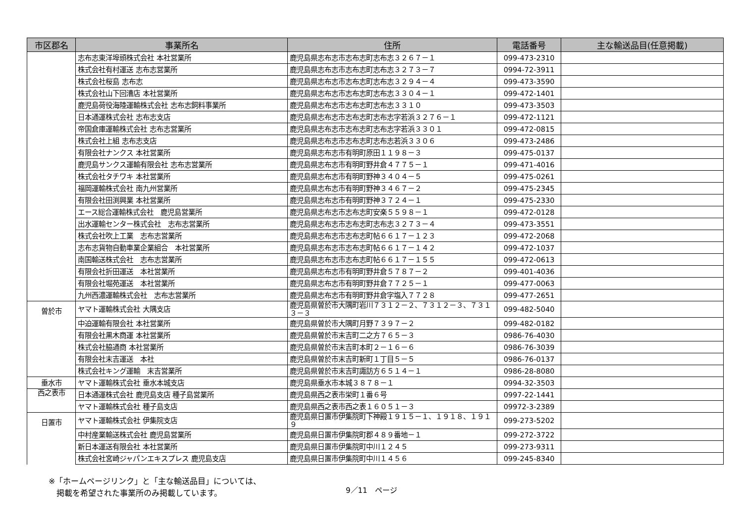| 市区郡名 | 事業所名 | 住所 | 電話番号 | 主な輸送品目(任意掲載) |
| --- | --- | --- | --- | --- |
| | 志布志東洋埠頭株式会社 本社営業所 | 鹿児島県志布志市志布志町志布志３２６７－１ | 099-473-2310 | |
| | 株式会社有村運送 志布志営業所 | 鹿児島県志布志市志布志町志布志３２７３－７ | 0994-72-3911 | |
| | 株式会社桜島 志布志 | 鹿児島県志布志市志布志町志布志３２９４－４ | 099-473-3590 | |
| | 株式会社山下回漕店 本社営業所 | 鹿児島県志布志市志布志町志布志３３０４－１ | 099-472-1401 | |
| | 鹿児島荷役海陸運輸株式会社 志布志飼料事業所 | 鹿児島県志布志市志布志町志布志３３１０ | 099-473-3503 | |
| | 日本通運株式会社 志布志支店 | 鹿児島県志布志市志布志町志布志字若浜３２７６－１ | 099-472-1121 | |
| | 帝国倉庫運輸株式会社 志布志営業所 | 鹿児島県志布志市志布志町志布志字若浜３３０１ | 099-472-0815 | |
| | 株式会社上組 志布志支店 | 鹿児島県志布志市志布志町志布志若浜３３０６ | 099-473-2486 | |
| | 有限会社ナンクス 本社営業所 | 鹿児島県志布志市有明町原田１１９８－３ | 099-475-0137 | |
| | 鹿児島サンクス運輸有限会社 志布志営業所 | 鹿児島県志布志市有明町野井倉４７７５－１ | 099-471-4016 | |
| | 株式会社タチワキ 本社営業所 | 鹿児島県志布志市有明町野神３４０４－５ | 099-475-0261 | |
| | 福岡運輸株式会社 南九州営業所 | 鹿児島県志布志市有明町野神３４６７－２ | 099-475-2345 | |
| | 有限会社田渕興業 本社営業所 | 鹿児島県志布志市有明町野神３７２４－１ | 099-475-2330 | |
| | エース総合運輸株式会社 鹿児島営業所 | 鹿児島県志布志市志布志町安楽５５９８－１ | 099-472-0128 | |
| | 出水運輸センター株式会社 志布志営業所 | 鹿児島県志布志市志布志町志布志３２７３－４ | 099-473-3551 | |
| | 株式会社吹上工業 志布志営業所 | 鹿児島県志布志市志布志町帖６６１７－１２３ | 099-472-2068 | |
| | 志布志貨物自動車業企業組合 本社営業所 | 鹿児島県志布志市志布志町帖６６１７－１４２ | 099-472-1037 | |
| | 南国輸送株式会社 志布志営業所 | 鹿児島県志布志市志布志町帖６６１７－１５５ | 099-472-0613 | |
| | 有限会社折田運送 本社営業所 | 鹿児島県志布志市有明町野井倉５７８７－２ | 099-401-4036 | |
| | 有限会社堀苑運送 本社営業所 | 鹿児島県志布志市有明町野井倉７７２５－１ | 099-477-0063 | |
| | 九州西濃運輸株式会社 志布志営業所 | 鹿児島県志布志市有明町野井倉字塩入７７２８ | 099-477-2651 | |
| 曽於市 | ヤマト運輸株式会社 大隅支店 | 鹿児島県曽於市大隅町岩川７３１２－２、７３１２－３、７３１３－３ | 099-482-5040 | |
| | 中迫運輸有限会社 本社営業所 | 鹿児島県曽於市大隅町月野７３９７－２ | 099-482-0182 | |
| | 有限会社黒木商運 本社営業所 | 鹿児島県曽於市末吉町二之方７６５－３ | 0986-76-4030 | |
| | 株式会社脇通商 本社営業所 | 鹿児島県曽於市末吉町本町２－１６－６ | 0986-76-3039 | |
| | 有限会社末吉運送 本社 | 鹿児島県曽於市末吉町新町１丁目５－５ | 0986-76-0137 | |
| | 株式会社キング運輸 末吉営業所 | 鹿児島県曽於市末吉町諏訪方６５１４－１ | 0986-28-8080 | |
| 垂水市 | ヤマト運輸株式会社 垂水本城支店 | 鹿児島県垂水市本城３８７８－１ | 0994-32-3503 | |
| 西之表市 | 日本通運株式会社 鹿児島支店 種子島営業所 | 鹿児島県西之表市栄町１番６号 | 0997-22-1441 | |
| | ヤマト運輸株式会社 種子島支店 | 鹿児島県西之表市西之表１６０５１－３ | 09972-3-2389 | |
| 日置市 | ヤマト運輸株式会社 伊集院支店 | 鹿児島県日置市伊集院町下神殿１９１５－１、１９１８、１９１９ | 099-273-5202 | |
| | 中村産業輸送株式会社 鹿児島営業所 | 鹿児島県日置市伊集院町郡４８９番地－１ | 099-272-3722 | |
| | 新日本運送有限会社 本社営業所 | 鹿児島県日置市伊集院町中川１２４５ | 099-273-9311 | |
| | 株式会社宮崎ジャパンエキスプレス 鹿児島支店 | 鹿児島県日置市伊集院町中川１４５６ | 099-245-8340 | |
※「ホームページリンク」と「主な輸送品目」については、
　掲載を希望された事業所のみ掲載しています。
9／11　ページ